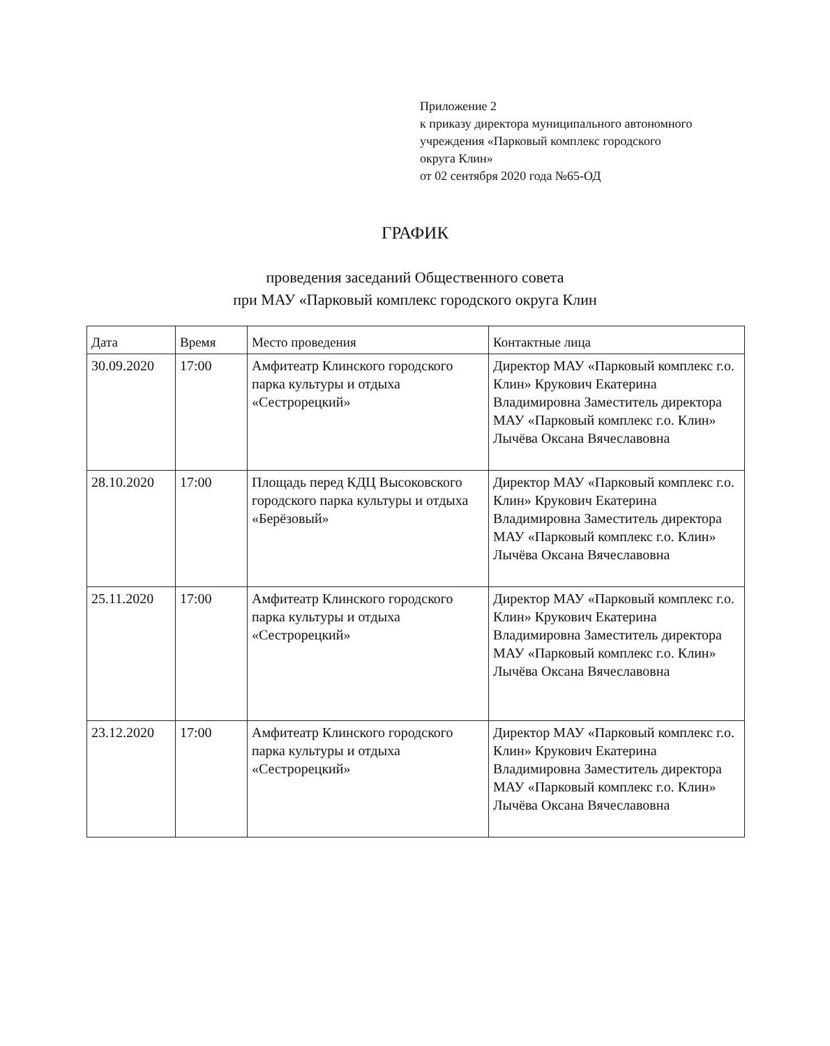Приложение 2
к приказу директора муниципального автономного
учреждения «Парковый комплекс городского
округа Клин»
от 02 сентября 2020 года №65-ОД
ГРАФИК
проведения заседаний Общественного совета
при МАУ «Парковый комплекс городского округа Клин
| Дата | Время | Место проведения | Контактные лица |
| --- | --- | --- | --- |
| 30.09.2020 | 17:00 | Амфитеатр Клинского городского парка культуры и отдыха «Сестрорецкий» | Директор МАУ «Парковый комплекс г.о. Клин» Крукович Екатерина Владимировна Заместитель директора МАУ «Парковый комплекс г.о. Клин» Лычёва Оксана Вячеславовна |
| 28.10.2020 | 17:00 | Площадь перед КДЦ Высоковского городского парка культуры и отдыха «Берёзовый» | Директор МАУ «Парковый комплекс г.о. Клин» Крукович Екатерина Владимировна Заместитель директора МАУ «Парковый комплекс г.о. Клин» Лычёва Оксана Вячеславовна |
| 25.11.2020 | 17:00 | Амфитеатр Клинского городского парка культуры и отдыха «Сестрорецкий» | Директор МАУ «Парковый комплекс г.о. Клин» Крукович Екатерина Владимировна Заместитель директора МАУ «Парковый комплекс г.о. Клин» Лычёва Оксана Вячеславовна |
| 23.12.2020 | 17:00 | Амфитеатр Клинского городского парка культуры и отдыха «Сестрорецкий» | Директор МАУ «Парковый комплекс г.о. Клин» Крукович Екатерина Владимировна Заместитель директора МАУ «Парковый комплекс г.о. Клин» Лычёва Оксана Вячеславовна |